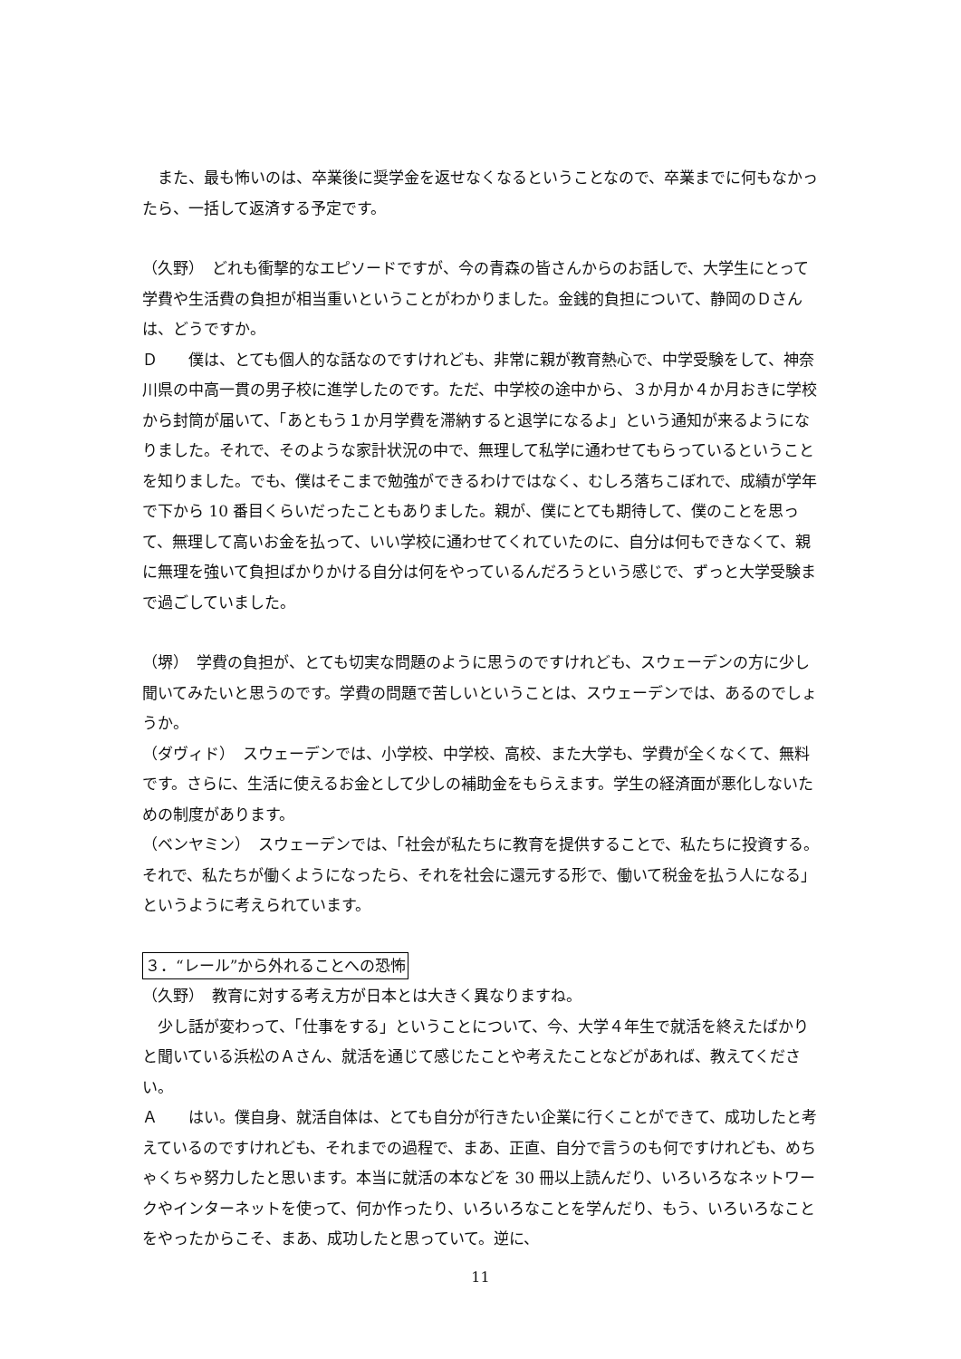また、最も怖いのは、卒業後に奨学金を返せなくなるということなので、卒業までに何もなかったら、一括して返済する予定です。
（久野）　どれも衝撃的なエピソードですが、今の青森の皆さんからのお話しで、大学生にとって学費や生活費の負担が相当重いということがわかりました。金銭的負担について、静岡のＤさんは、どうですか。
Ｄ　　僕は、とても個人的な話なのですけれども、非常に親が教育熱心で、中学受験をして、神奈川県の中高一貫の男子校に進学したのです。ただ、中学校の途中から、３か月か４か月おきに学校から封筒が届いて、「あともう１か月学費を滞納すると退学になるよ」という通知が来るようになりました。それで、そのような家計状況の中で、無理して私学に通わせてもらっているということを知りました。でも、僕はそこまで勉強ができるわけではなく、むしろ落ちこぼれで、成績が学年で下から 10 番目くらいだったこともありました。親が、僕にとても期待して、僕のことを思って、無理して高いお金を払って、いい学校に通わせてくれていたのに、自分は何もできなくて、親に無理を強いて負担ばかりかける自分は何をやっているんだろうという感じで、ずっと大学受験まで過ごしていました。
（堺）　学費の負担が、とても切実な問題のように思うのですけれども、スウェーデンの方に少し聞いてみたいと思うのです。学費の問題で苦しいということは、スウェーデンでは、あるのでしょうか。
（ダヴィド）　スウェーデンでは、小学校、中学校、高校、また大学も、学費が全くなくて、無料です。さらに、生活に使えるお金として少しの補助金をもらえます。学生の経済面が悪化しないための制度があります。
（ベンヤミン）　スウェーデンでは、「社会が私たちに教育を提供することで、私たちに投資する。それで、私たちが働くようになったら、それを社会に還元する形で、働いて税金を払う人になる」というように考えられています。
３．“レール”から外れることへの恐怖
（久野）　教育に対する考え方が日本とは大きく異なりますね。
　少し話が変わって、「仕事をする」ということについて、今、大学４年生で就活を終えたばかりと聞いている浜松のＡさん、就活を通じて感じたことや考えたことなどがあれば、教えてください。
Ａ　　はい。僕自身、就活自体は、とても自分が行きたい企業に行くことができて、成功したと考えているのですけれども、それまでの過程で、まあ、正直、自分で言うのも何ですけれども、めちゃくちゃ努力したと思います。本当に就活の本などを 30 冊以上読んだり、いろいろなネットワークやインターネットを使って、何か作ったり、いろいろなことを学んだり、もう、いろいろなことをやったからこそ、まあ、成功したと思っていて。逆に、
11